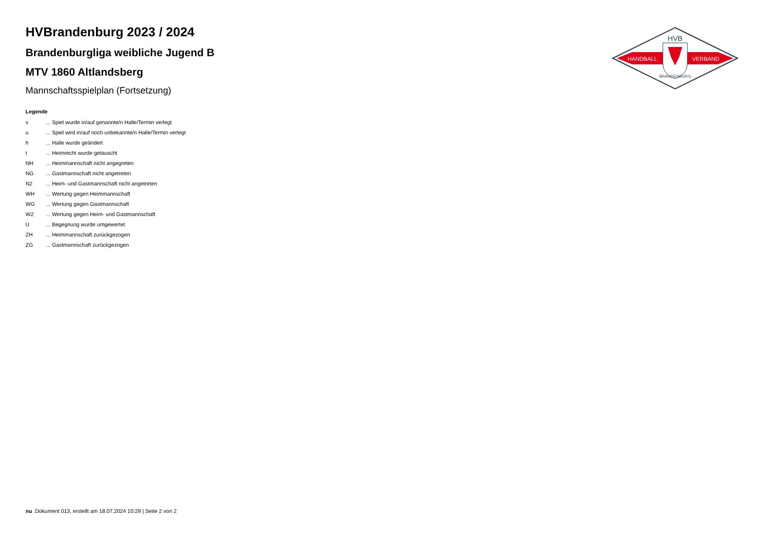HVB
HANDBALL
VERBAND
BRANDENBURG
HVBrandenburg 2023 / 2024
Brandenburgliga weibliche Jugend B
MTV 1860 Altlandsberg
Mannschaftsspielplan (Fortsetzung)
Legende
| v | ... Spiel wurde in/auf genannte/n Halle/Termin verlegt |
| u | ... Spiel wird in/auf noch unbekannte/n Halle/Termin verlegt |
| h | ... Halle wurde geändert |
| t | ... Heimrecht wurde getauscht |
| NH | ... Heimmannschaft nicht angegreten |
| NG | ... Gastmannschaft nicht angetreten |
| N2 | ... Heim- und Gastmannschaft nicht angetreten |
| WH | ... Wertung gegen Heimmannschaft |
| WG | ... Wertung gegen Gastmannschaft |
| W2 | ... Wertung gegen Heim- und Gastmannschaft |
| U | ... Begegnung wurde umgewertet |
| ZH | ... Heimmannschaft zurückgezogen |
| ZG | ... Gastmannschaft zurückgezogen |
nu .Dokument 013, erstellt am 18.07.2024 10:29 | Seite 2 von 2